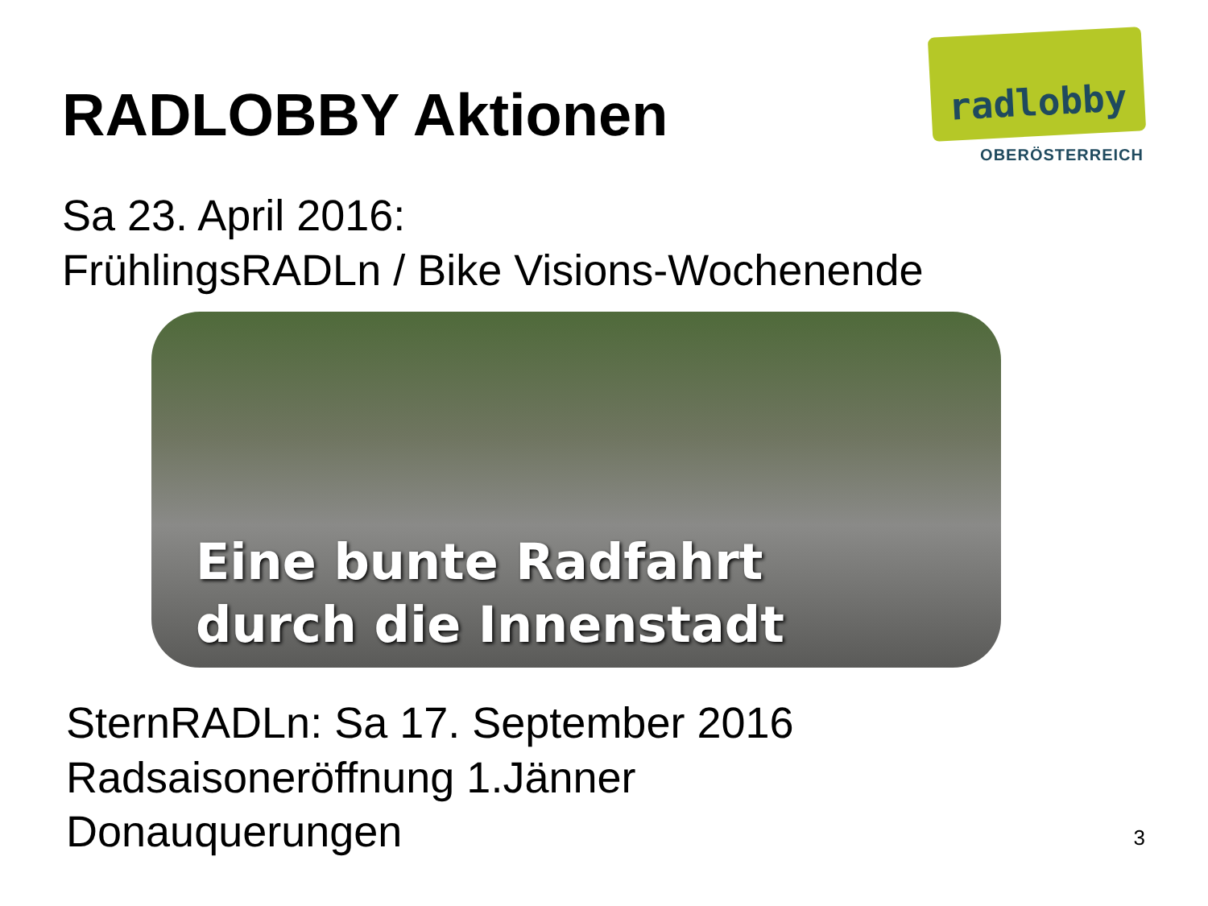RADLOBBY Aktionen
radlobby
OBERÖSTERREICH
Sa 23. April 2016:
FrühlingsRADLn / Bike Visions-Wochenende
Eine bunte Radfahrt
durch die Innenstadt
SternRADLn: Sa 17. September 2016
Radsaisoneröffnung 1.Jänner
Donauquerungen
3